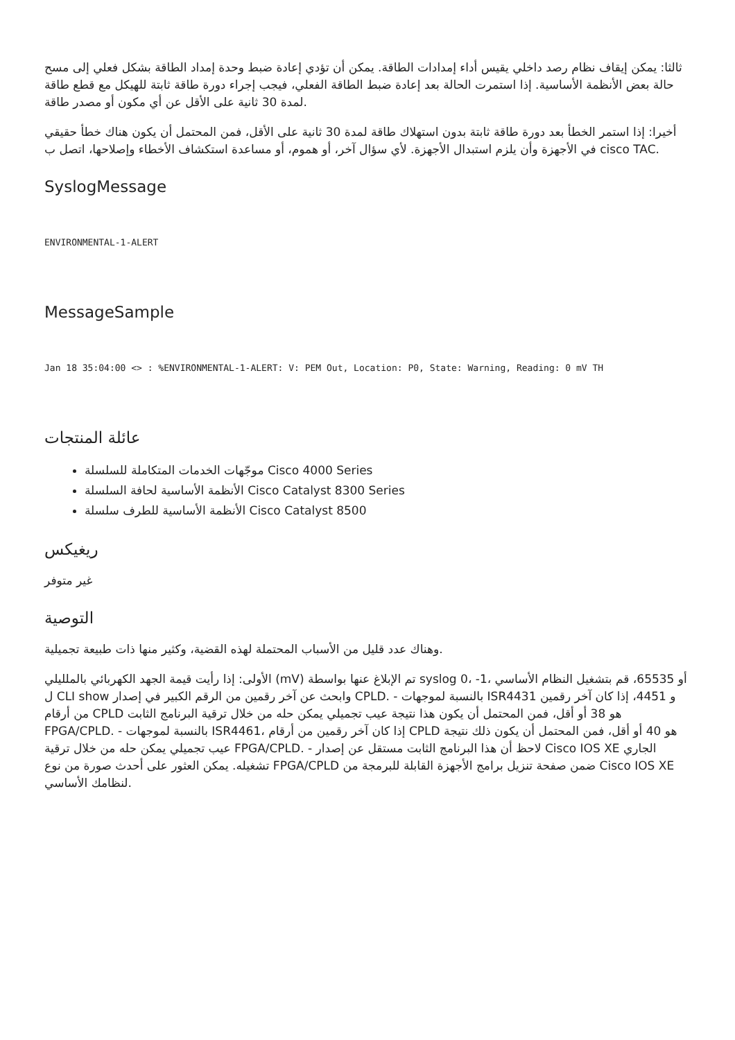ثالثا: يمكن إيقاف نظام رصد داخلي يقيس أداء إمدادات الطاقة. يمكن أن تؤدي إعادة ضبط وحدة إمداد الطاقة بشكل فعلي إلى مسح حالة بعض الأنظمة الأساسية. إذا استمرت الحالة بعد إعادة ضبط الطاقة الفعلي، فيجب إجراء دورة طاقة ثابتة للهيكل مع قطع طاقة لمدة 30 ثانية على الأقل عن أي مكون أو مصدر طاقة.
أخيرا: إذا استمر الخطأ بعد دورة طاقة ثابتة بدون استهلاك طاقة لمدة 30 ثانية على الأقل، فمن المحتمل أن يكون هناك خطأ حقيقي في الأجهزة وأن يلزم استبدال الأجهزة. لأي سؤال آخر، أو هموم، أو مساعدة استكشاف الأخطاء وإصلاحها، اتصل ب cisco TAC.
SyslogMessage
ENVIRONMENTAL-1-ALERT
MessageSample
Jan 18 35:04:00 <> : %ENVIRONMENTAL-1-ALERT: V: PEM Out, Location: P0, State: Warning, Reading: 0 mV TH
عائلة المنتجات
موجّهات الخدمات المتكاملة للسلسلة Cisco 4000 Series
الأنظمة الأساسية لحافة السلسلة Cisco Catalyst 8300 Series
الأنظمة الأساسية للطرف سلسلة Cisco Catalyst 8500
ريغيكس
غير متوفر
التوصية
وهناك عدد قليل من الأسباب المحتملة لهذه القضية، وكثير منها ذات طبيعة تجميلية.
الأولى: إذا رأيت قيمة الجهد الكهربائي بالملليلي (mV) تم الإبلاغ عنها بواسطة syslog 0، -1، أو 65535، قم بتشغيل النظام الأساسي ل CLI show وابحث عن آخر رقمين من الرقم الكبير في إصدار CPLD. - بالنسبة لموجهات ISR4431 و 4451، إذا كان آخر رقمين من أرقام CPLD هو 38 أو أقل، فمن المحتمل أن يكون هذا نتيجة عيب تجميلي يمكن حله من خلال ترقية البرنامج الثابت FPGA/CPLD. - بالنسبة لموجهات ISR4461، إذا كان آخر رقمين من أرقام CPLD هو 40 أو أقل، فمن المحتمل أن يكون ذلك نتيجة عيب تجميلي يمكن حله من خلال ترقية FPGA/CPLD. - لاحظ أن هذا البرنامج الثابت مستقل عن إصدار Cisco IOS XE الجاري تشغيله. يمكن العثور على أحدث صورة من نوع FPGA/CPLD ضمن صفحة تنزيل برامج الأجهزة القابلة للبرمجة من Cisco IOS XE لنظامك الأساسي.